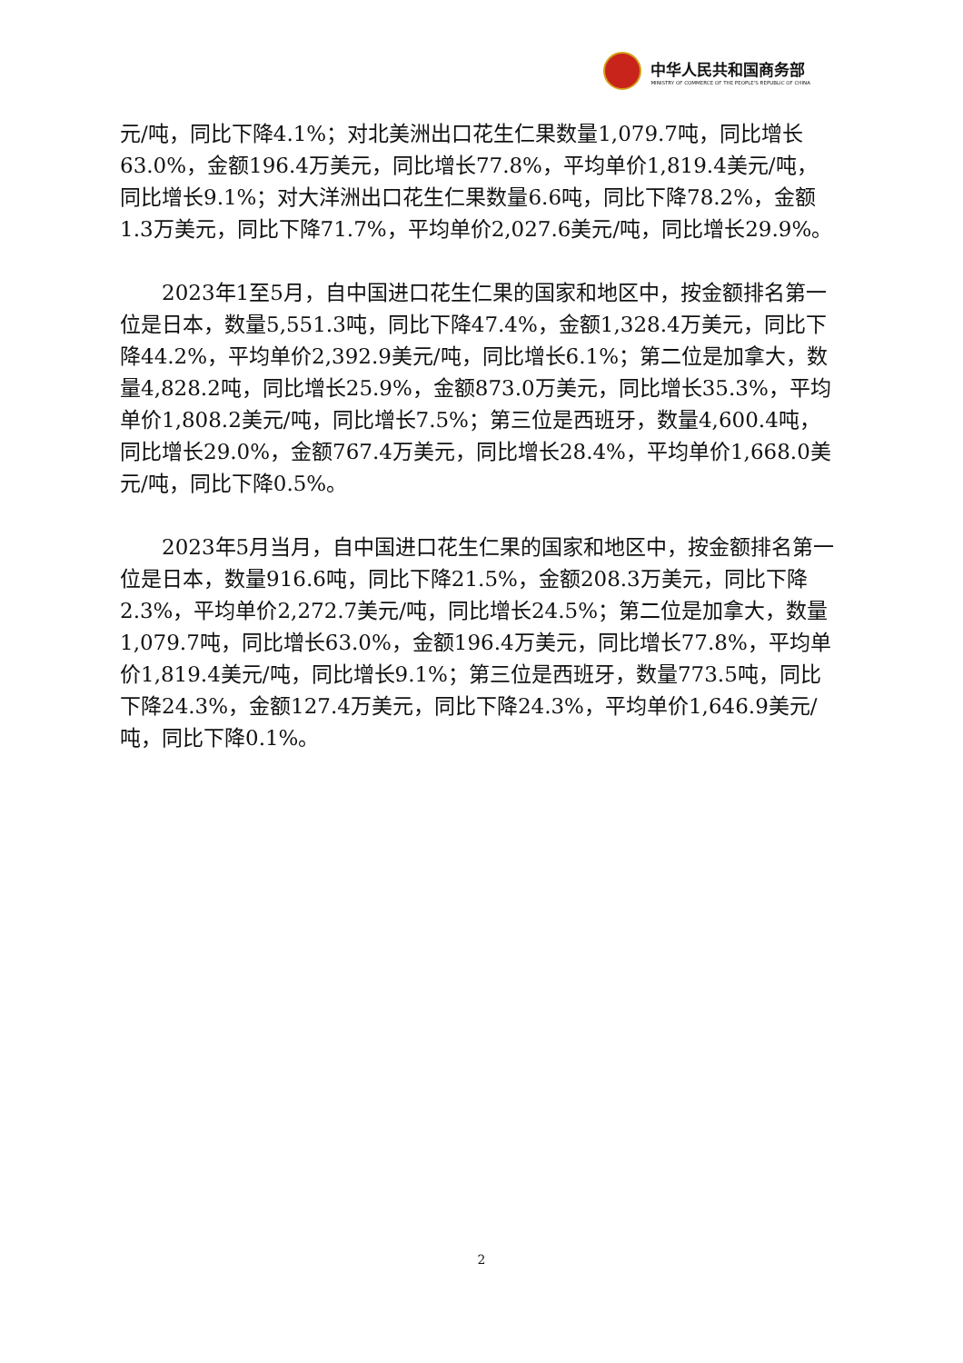中华人民共和国商务部
MINISTRY OF COMMERCE OF THE PEOPLE'S REPUBLIC OF CHINA
元/吨，同比下降4.1%；对北美洲出口花生仁果数量1,079.7吨，同比增长63.0%，金额196.4万美元，同比增长77.8%，平均单价1,819.4美元/吨，同比增长9.1%；对大洋洲出口花生仁果数量6.6吨，同比下降78.2%，金额1.3万美元，同比下降71.7%，平均单价2,027.6美元/吨，同比增长29.9%。
  2023年1至5月，自中国进口花生仁果的国家和地区中，按金额排名第一位是日本，数量5,551.3吨，同比下降47.4%，金额1,328.4万美元，同比下降44.2%，平均单价2,392.9美元/吨，同比增长6.1%；第二位是加拿大，数量4,828.2吨，同比增长25.9%，金额873.0万美元，同比增长35.3%，平均单价1,808.2美元/吨，同比增长7.5%；第三位是西班牙，数量4,600.4吨，同比增长29.0%，金额767.4万美元，同比增长28.4%，平均单价1,668.0美元/吨，同比下降0.5%。
  2023年5月当月，自中国进口花生仁果的国家和地区中，按金额排名第一位是日本，数量916.6吨，同比下降21.5%，金额208.3万美元，同比下降2.3%，平均单价2,272.7美元/吨，同比增长24.5%；第二位是加拿大，数量1,079.7吨，同比增长63.0%，金额196.4万美元，同比增长77.8%，平均单价1,819.4美元/吨，同比增长9.1%；第三位是西班牙，数量773.5吨，同比下降24.3%，金额127.4万美元，同比下降24.3%，平均单价1,646.9美元/吨，同比下降0.1%。
2